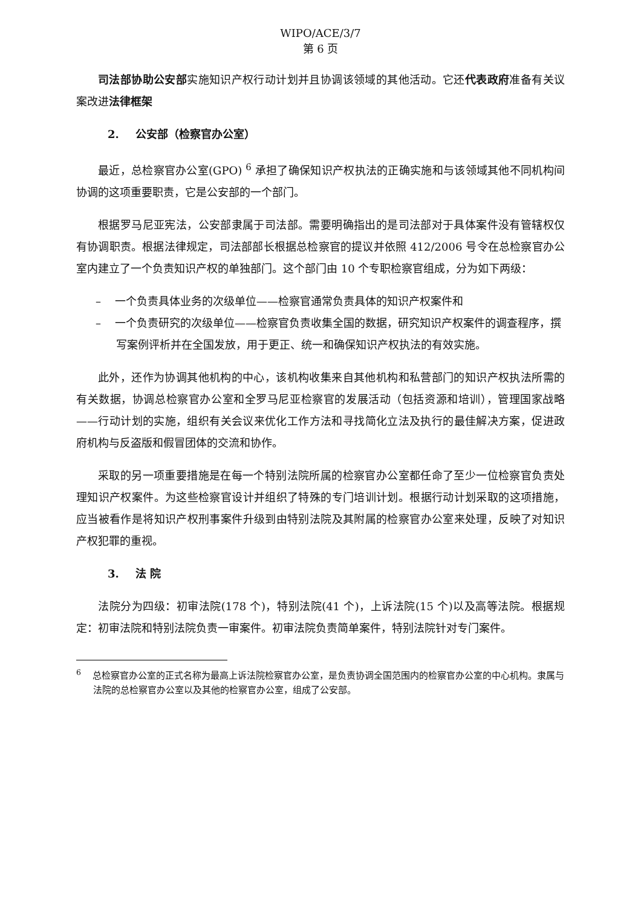WIPO/ACE/3/7
第 6 页
司法部协助公安部实施知识产权行动计划并且协调该领域的其他活动。它还代表政府准备有关议案改进法律框架
2. 公安部（检察官办公室）
最近，总检察官办公室(GPO) <sup>6</sup> 承担了确保知识产权执法的正确实施和与该领域其他不同机构间协调的这项重要职责，它是公安部的一个部门。
根据罗马尼亚宪法，公安部隶属于司法部。需要明确指出的是司法部对于具体案件没有管辖权仅有协调职责。根据法律规定，司法部部长根据总检察官的提议并依照 412/2006 号令在总检察官办公室内建立了一个负责知识产权的单独部门。这个部门由 10 个专职检察官组成，分为如下两级：
– 一个负责具体业务的次级单位——检察官通常负责具体的知识产权案件和
– 一个负责研究的次级单位——检察官负责收集全国的数据，研究知识产权案件的调查程序，撰写案例评析并在全国发放，用于更正、统一和确保知识产权执法的有效实施。
此外，还作为协调其他机构的中心，该机构收集来自其他机构和私营部门的知识产权执法所需的有关数据，协调总检察官办公室和全罗马尼亚检察官的发展活动（包括资源和培训），管理国家战略——行动计划的实施，组织有关会议来优化工作方法和寻找简化立法及执行的最佳解决方案，促进政府机构与反盗版和假冒团体的交流和协作。
采取的另一项重要措施是在每一个特别法院所属的检察官办公室都任命了至少一位检察官负责处理知识产权案件。为这些检察官设计并组织了特殊的专门培训计划。根据行动计划采取的这项措施，应当被看作是将知识产权刑事案件升级到由特别法院及其附属的检察官办公室来处理，反映了对知识产权犯罪的重视。
3. 法 院
法院分为四级：初审法院(178 个)，特别法院(41 个)，上诉法院(15 个)以及高等法院。根据规定：初审法院和特别法院负责一审案件。初审法院负责简单案件，特别法院针对专门案件。
<sup>6</sup> 总检察官办公室的正式名称为最高上诉法院检察官办公室，是负责协调全国范围内的检察官办公室的中心机构。隶属与法院的总检察官办公室以及其他的检察官办公室，组成了公安部。